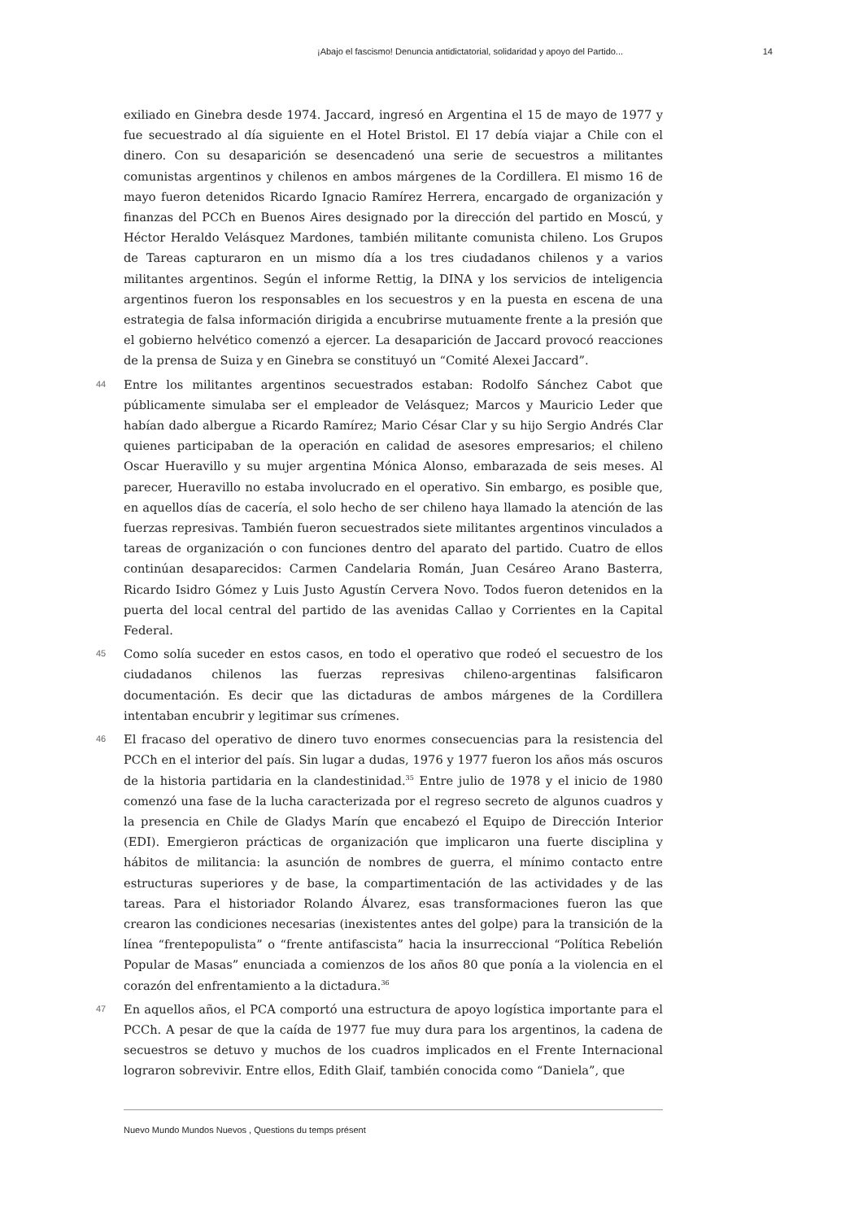¡Abajo el fascismo! Denuncia antidictatorial, solidaridad y apoyo del Partido... 14
exiliado en Ginebra desde 1974. Jaccard, ingresó en Argentina el 15 de mayo de 1977 y fue secuestrado al día siguiente en el Hotel Bristol. El 17 debía viajar a Chile con el dinero. Con su desaparición se desencadenó una serie de secuestros a militantes comunistas argentinos y chilenos en ambos márgenes de la Cordillera. El mismo 16 de mayo fueron detenidos Ricardo Ignacio Ramírez Herrera, encargado de organización y finanzas del PCCh en Buenos Aires designado por la dirección del partido en Moscú, y Héctor Heraldo Velásquez Mardones, también militante comunista chileno. Los Grupos de Tareas capturaron en un mismo día a los tres ciudadanos chilenos y a varios militantes argentinos. Según el informe Rettig, la DINA y los servicios de inteligencia argentinos fueron los responsables en los secuestros y en la puesta en escena de una estrategia de falsa información dirigida a encubrirse mutuamente frente a la presión que el gobierno helvético comenzó a ejercer. La desaparición de Jaccard provocó reacciones de la prensa de Suiza y en Ginebra se constituyó un “Comité Alexei Jaccard”.
44 Entre los militantes argentinos secuestrados estaban: Rodolfo Sánchez Cabot que públicamente simulaba ser el empleador de Velásquez; Marcos y Mauricio Leder que habían dado albergue a Ricardo Ramírez; Mario César Clar y su hijo Sergio Andrés Clar quienes participaban de la operación en calidad de asesores empresarios; el chileno Oscar Hueravillo y su mujer argentina Mónica Alonso, embarazada de seis meses. Al parecer, Hueravillo no estaba involucrado en el operativo. Sin embargo, es posible que, en aquellos días de cacería, el solo hecho de ser chileno haya llamado la atención de las fuerzas represivas. También fueron secuestrados siete militantes argentinos vinculados a tareas de organización o con funciones dentro del aparato del partido. Cuatro de ellos continúan desaparecidos: Carmen Candelaria Román, Juan Cesáreo Arano Basterra, Ricardo Isidro Gómez y Luis Justo Agustín Cervera Novo. Todos fueron detenidos en la puerta del local central del partido de las avenidas Callao y Corrientes en la Capital Federal.
45 Como solía suceder en estos casos, en todo el operativo que rodeó el secuestro de los ciudadanos chilenos las fuerzas represivas chileno-argentinas falsificaron documentación. Es decir que las dictaduras de ambos márgenes de la Cordillera intentaban encubrir y legitimar sus crímenes.
46 El fracaso del operativo de dinero tuvo enormes consecuencias para la resistencia del PCCh en el interior del país. Sin lugar a dudas, 1976 y 1977 fueron los años más oscuros de la historia partidaria en la clandestinidad.<sup>35</sup> Entre julio de 1978 y el inicio de 1980 comenzó una fase de la lucha caracterizada por el regreso secreto de algunos cuadros y la presencia en Chile de Gladys Marín que encabezó el Equipo de Dirección Interior (EDI). Emergieron prácticas de organización que implicaron una fuerte disciplina y hábitos de militancia: la asunción de nombres de guerra, el mínimo contacto entre estructuras superiores y de base, la compartimentación de las actividades y de las tareas. Para el historiador Rolando Álvarez, esas transformaciones fueron las que crearon las condiciones necesarias (inexistentes antes del golpe) para la transición de la línea “frentepopulista” o “frente antifascista” hacia la insurreccional “Política Rebelión Popular de Masas” enunciada a comienzos de los años 80 que ponía a la violencia en el corazón del enfrentamiento a la dictadura.<sup>36</sup>
47 En aquellos años, el PCA comportó una estructura de apoyo logística importante para el PCCh. A pesar de que la caída de 1977 fue muy dura para los argentinos, la cadena de secuestros se detuvo y muchos de los cuadros implicados en el Frente Internacional lograron sobrevivir. Entre ellos, Edith Glaif, también conocida como “Daniela”, que
Nuevo Mundo Mundos Nuevos , Questions du temps présent